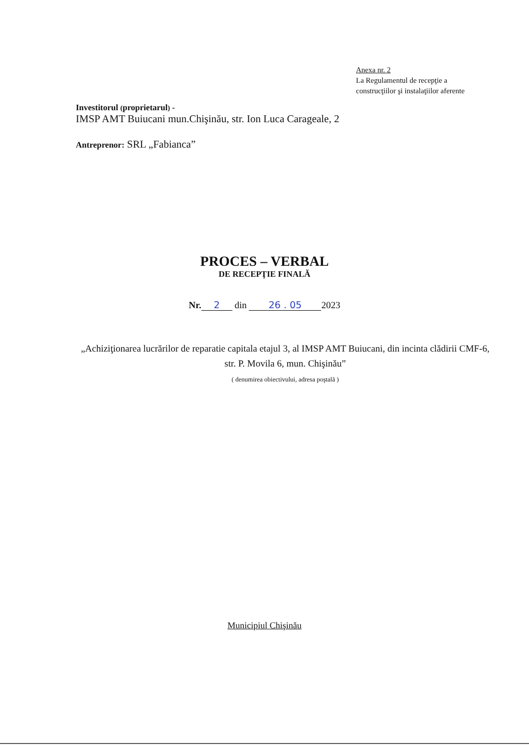Anexa nr. 2
La Regulamentul de recepţie a
construcţiilor şi instalaţiilor aferente
Investitorul (proprietarul) -
IMSP AMT Buiucani mun.Chişinău, str. Ion Luca Carageale, 2
Antreprenor: SRL „Fabianca”
PROCES – VERBAL
DE RECEPŢIE FINALĂ
Nr. 2 din 26 . 05 2023
„Achiziţionarea lucrărilor de reparatie capitala etajul 3, al IMSP AMT Buiucani, din incinta clădirii CMF-6, str. P. Movila 6, mun. Chişinău”
( denumirea obiectivului, adresa poştală )
Municipiul Chişinău